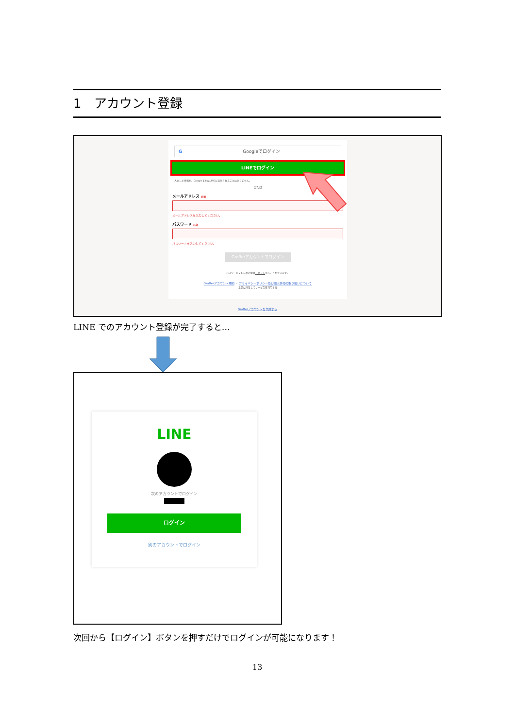1　アカウント登録
GGoogleでログイン
LINEでログイン
入力した情報が、GoogleまたはLINEに送信されることはありません。
または
メールアドレス 必須
メールアドレスを入力してください。
パスワード 必須
パスワードを入力してください。
Grafferアカウントでログイン
パスワードをお忘れの場合リセットすることができます。
Grafferアカウント規約 ・ プライバシーポリシー及び個人情報の取り扱いについて
上記に同意してサービスを利用する
Grafferアカウントを作成する
LINE でのアカウント登録が完了すると…
LINE
次のアカウントでログイン
ログイン
別のアカウントでログイン
次回から【ログイン】ボタンを押すだけでログインが可能になります！
13